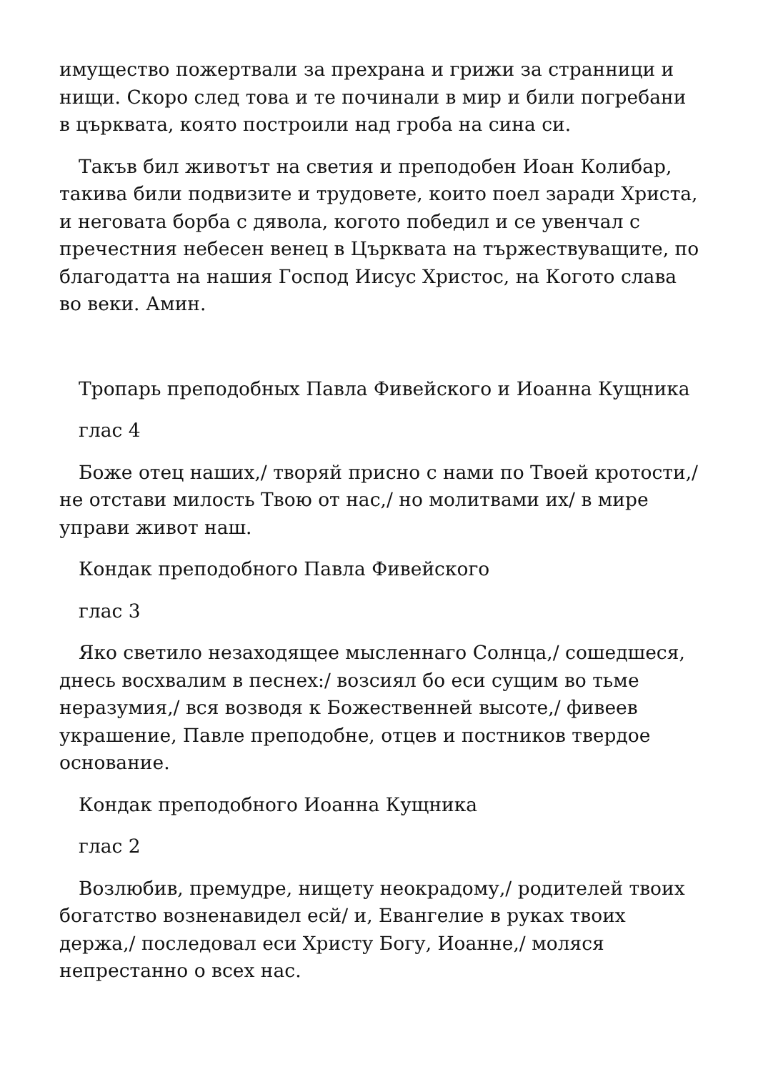имущество пожертвали за прехрана и грижи за странници и нищи. Скоро след това и те починали в мир и били погребани в църквата, която построили над гроба на сина си.
Такъв бил животът на светия и преподобен Иоан Колибар, такива били подвизите и трудовете, които поел заради Христа, и неговата борба с дявола, когото победил и се увенчал с пречестния небесен венец в Църквата на тържествуващите, по благодатта на нашия Господ Иисус Христос, на Когото слава во веки. Амин.
Тропарь преподобных Павла Фивейского и Иоанна Кущника
глас 4
Боже отец наших,/ творяй присно с нами по Твоей кротости,/ не отстави милость Твою от нас,/ но молитвами их/ в мире управи живот наш.
Кондак преподобного Павла Фивейского
глас 3
Яко светило незаходящее мысленнаго Солнца,/ сошедшеся, днесь восхвалим в песнех:/ возсиял бо еси сущим во тьме неразумия,/ вся возводя к Божественней высоте,/ фивеев украшение, Павле преподобне, отцев и постников твердое основание.
Кондак преподобного Иоанна Кущника
глас 2
Возлюбив, премудре, нищету неокрадому,/ родителей твоих богатство возненавидел есй/ и, Евангелие в руках твоих держа,/ последовал еси Христу Богу, Иоанне,/ моляся непрестанно о всех нас.